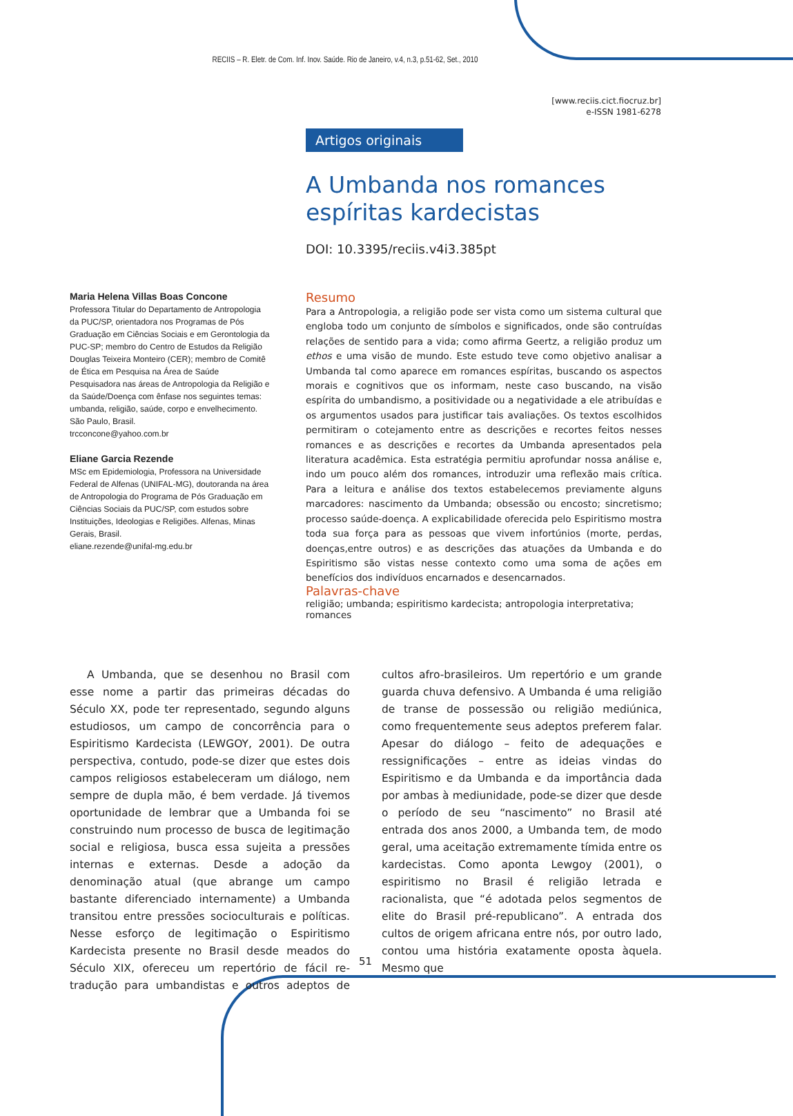RECIIS – R. Eletr. de Com. Inf. Inov. Saúde. Rio de Janeiro, v.4, n.3, p.51-62, Set., 2010
[www.reciis.cict.fiocruz.br]
e-ISSN 1981-6278
Artigos originais
A Umbanda nos romances espíritas kardecistas
DOI: 10.3395/reciis.v4i3.385pt
Maria Helena Villas Boas Concone
Professora Titular do Departamento de Antropologia da PUC/SP, orientadora nos Programas de Pós Graduação em Ciências Sociais e em Gerontologia da PUC-SP; membro do Centro de Estudos da Religião Douglas Teixeira Monteiro (CER); membro de Comitê de Ética em Pesquisa na Área de Saúde Pesquisadora nas áreas de Antropologia da Religião e da Saúde/Doença com ênfase nos seguintes temas: umbanda, religião, saúde, corpo e envelhecimento. São Paulo, Brasil.
trcconcone@yahoo.com.br
Eliane Garcia Rezende
MSc em Epidemiologia, Professora na Universidade Federal de Alfenas (UNIFAL-MG), doutoranda na área de Antropologia do Programa de Pós Graduação em Ciências Sociais da PUC/SP, com estudos sobre Instituições, Ideologias e Religiões. Alfenas, Minas Gerais, Brasil.
eliane.rezende@unifal-mg.edu.br
Resumo
Para a Antropologia, a religião pode ser vista como um sistema cultural que engloba todo um conjunto de símbolos e significados, onde são contruídas relações de sentido para a vida; como afirma Geertz, a religião produz um ethos e uma visão de mundo. Este estudo teve como objetivo analisar a Umbanda tal como aparece em romances espíritas, buscando os aspectos morais e cognitivos que os informam, neste caso buscando, na visão espírita do umbandismo, a positividade ou a negatividade a ele atribuídas e os argumentos usados para justificar tais avaliações. Os textos escolhidos permitiram o cotejamento entre as descrições e recortes feitos nesses romances e as descrições e recortes da Umbanda apresentados pela literatura acadêmica. Esta estratégia permitiu aprofundar nossa análise e, indo um pouco além dos romances, introduzir uma reflexão mais crítica. Para a leitura e análise dos textos estabelecemos previamente alguns marcadores: nascimento da Umbanda; obsessão ou encosto; sincretismo; processo saúde-doença. A explicabilidade oferecida pelo Espiritismo mostra toda sua força para as pessoas que vivem infortúnios (morte, perdas, doenças,entre outros) e as descrições das atuações da Umbanda e do Espiritismo são vistas nesse contexto como uma soma de ações em benefícios dos indivíduos encarnados e desencarnados.
Palavras-chave
religião; umbanda; espiritismo kardecista; antropologia interpretativa; romances
A Umbanda, que se desenhou no Brasil com esse nome a partir das primeiras décadas do Século XX, pode ter representado, segundo alguns estudiosos, um campo de concorrência para o Espiritismo Kardecista (LEWGOY, 2001). De outra perspectiva, contudo, pode-se dizer que estes dois campos religiosos estabeleceram um diálogo, nem sempre de dupla mão, é bem verdade. Já tivemos oportunidade de lembrar que a Umbanda foi se construindo num processo de busca de legitimação social e religiosa, busca essa sujeita a pressões internas e externas. Desde a adoção da denominação atual (que abrange um campo bastante diferenciado internamente) a Umbanda transitou entre pressões socioculturais e políticas. Nesse esforço de legitimação o Espiritismo Kardecista presente no Brasil desde meados do Século XIX, ofereceu um repertório de fácil re-tradução para umbandistas e outros adeptos de cultos afro-brasileiros. Um repertório e um grande guarda chuva defensivo. A Umbanda é uma religião de transe de possessão ou religião mediúnica, como frequentemente seus adeptos preferem falar. Apesar do diálogo – feito de adequações e ressignificações – entre as ideias vindas do Espiritismo e da Umbanda e da importância dada por ambas à mediunidade, pode-se dizer que desde o período de seu “nascimento” no Brasil até entrada dos anos 2000, a Umbanda tem, de modo geral, uma aceitação extremamente tímida entre os kardecistas. Como aponta Lewgoy (2001), o espiritismo no Brasil é religião letrada e racionalista, que “é adotada pelos segmentos de elite do Brasil pré-republicano”. A entrada dos cultos de origem africana entre nós, por outro lado, contou uma história exatamente oposta àquela. Mesmo que
51